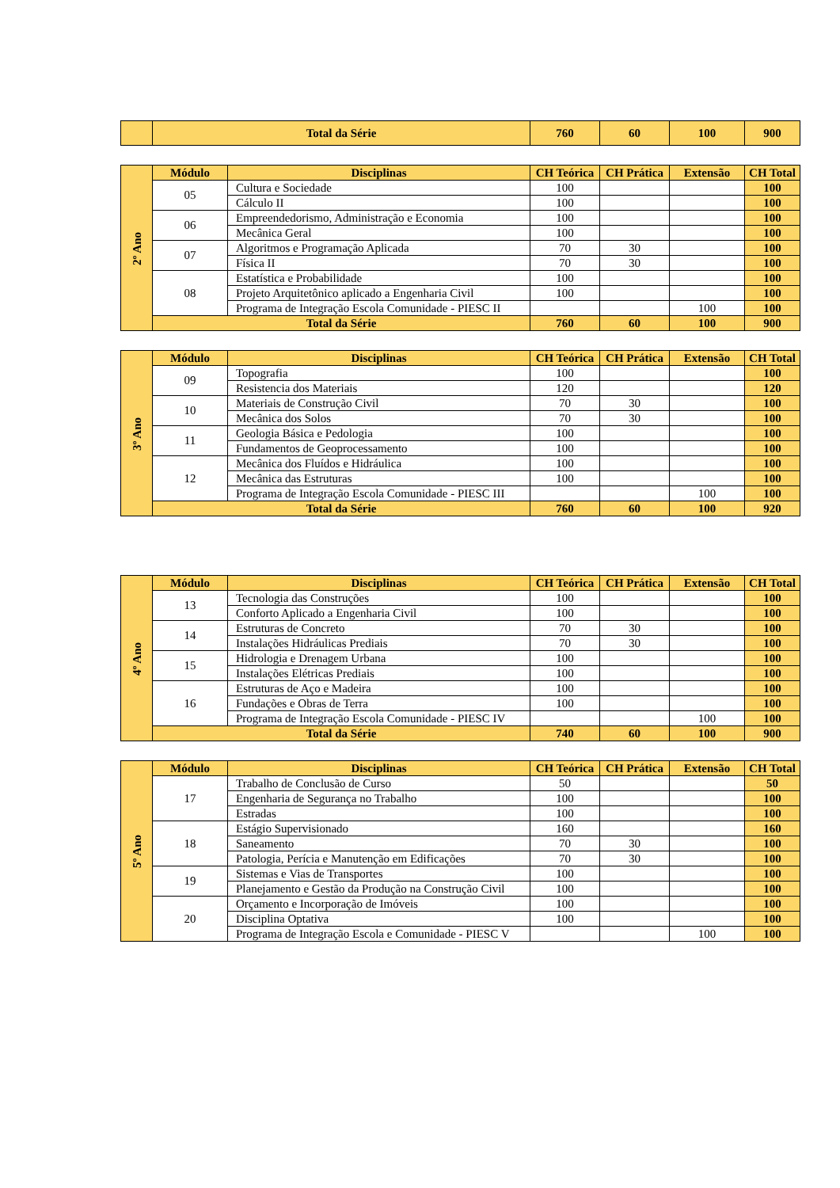| | Total da Série | 760 | 60 | 100 | 900 |
| 2º Ano | Módulo | Disciplinas | CH Teórica | CH Prática | Extensão | CH Total |
| | 05 | Cultura e Sociedade | 100 | | | 100 |
| | | Cálculo II | 100 | | | 100 |
| | 06 | Empreendedorismo, Administração e Economia | 100 | | | 100 |
| | | Mecânica Geral | 100 | | | 100 |
| | 07 | Algoritmos e Programação Aplicada | 70 | 30 | | 100 |
| | | Física II | 70 | 30 | | 100 |
| | 08 | Estatística e Probabilidade | 100 | | | 100 |
| | | Projeto Arquitetônico aplicado a Engenharia Civil | 100 | | | 100 |
| | | Programa de Integração Escola Comunidade - PIESC II | | | 100 | 100 |
| | Total da Série | | 760 | 60 | 100 | 900 |
| 3º Ano | Módulo | Disciplinas | CH Teórica | CH Prática | Extensão | CH Total |
| | 09 | Topografia | 100 | | | 100 |
| | | Resistencia dos Materiais | 120 | | | 120 |
| | 10 | Materiais de Construção Civil | 70 | 30 | | 100 |
| | | Mecânica dos Solos | 70 | 30 | | 100 |
| | 11 | Geologia Básica e Pedologia | 100 | | | 100 |
| | | Fundamentos de Geoprocessamento | 100 | | | 100 |
| | 12 | Mecânica dos Fluídos e Hidráulica | 100 | | | 100 |
| | | Mecânica das Estruturas | 100 | | | 100 |
| | | Programa de Integração Escola Comunidade - PIESC III | | | 100 | 100 |
| | Total da Série | | 760 | 60 | 100 | 920 |
| 4º Ano | Módulo | Disciplinas | CH Teórica | CH Prática | Extensão | CH Total |
| | 13 | Tecnologia das Construções | 100 | | | 100 |
| | | Conforto Aplicado a Engenharia Civil | 100 | | | 100 |
| | 14 | Estruturas de Concreto | 70 | 30 | | 100 |
| | | Instalações Hidráulicas Prediais | 70 | 30 | | 100 |
| | 15 | Hidrologia e Drenagem Urbana | 100 | | | 100 |
| | | Instalações Elétricas Prediais | 100 | | | 100 |
| | 16 | Estruturas de Aço e Madeira | 100 | | | 100 |
| | | Fundações e Obras de Terra | 100 | | | 100 |
| | | Programa de Integração Escola Comunidade - PIESC IV | | | 100 | 100 |
| | Total da Série | | 740 | 60 | 100 | 900 |
| 5º Ano | Módulo | Disciplinas | CH Teórica | CH Prática | Extensão | CH Total |
| | 17 | Trabalho de Conclusão de Curso | 50 | | | 50 |
| | | Engenharia de Segurança no Trabalho | 100 | | | 100 |
| | | Estradas | 100 | | | 100 |
| | 18 | Estágio Supervisionado | 160 | | | 160 |
| | | Saneamento | 70 | 30 | | 100 |
| | | Patologia, Perícia e Manutenção em Edificações | 70 | 30 | | 100 |
| | 19 | Sistemas e Vias de Transportes | 100 | | | 100 |
| | | Planejamento e Gestão da Produção na Construção Civil | 100 | | | 100 |
| | 20 | Orçamento e Incorporação de Imóveis | 100 | | | 100 |
| | | Disciplina Optativa | 100 | | | 100 |
| | | Programa de Integração Escola e Comunidade - PIESC V | | | 100 | 100 |